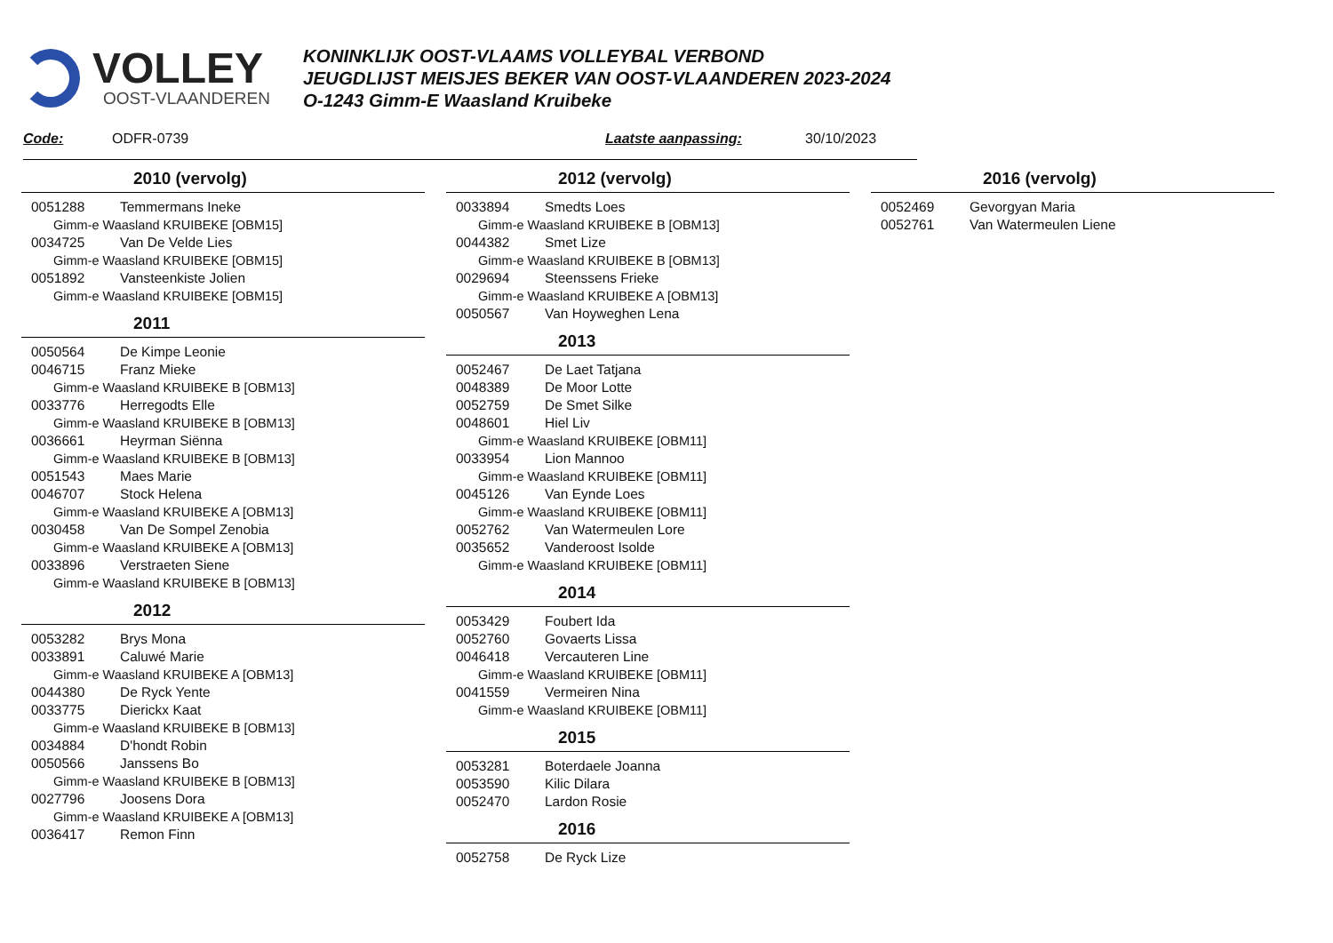VOLLEY
OOST-VLAANDEREN
KONINKLIJK OOST-VLAAMS VOLLEYBAL VERBOND
JEUGDLIJST MEISJES BEKER VAN OOST-VLAANDEREN 2023-2024
O-1243 Gimm-E Waasland Kruibeke
Code: ODFR-0739 Laatste aanpassing: 30/10/2023
2010 (vervolg)
0051288 Temmermans Ineke
Gimm-e Waasland KRUIBEKE [OBM15]
0034725 Van De Velde Lies
Gimm-e Waasland KRUIBEKE [OBM15]
0051892 Vansteenkiste Jolien
Gimm-e Waasland KRUIBEKE [OBM15]
2011
0050564 De Kimpe Leonie
0046715 Franz Mieke
Gimm-e Waasland KRUIBEKE B [OBM13]
0033776 Herregodts Elle
Gimm-e Waasland KRUIBEKE B [OBM13]
0036661 Heyrman Siënna
Gimm-e Waasland KRUIBEKE B [OBM13]
0051543 Maes Marie
0046707 Stock Helena
Gimm-e Waasland KRUIBEKE A [OBM13]
0030458 Van De Sompel Zenobia
Gimm-e Waasland KRUIBEKE A [OBM13]
0033896 Verstraeten Siene
Gimm-e Waasland KRUIBEKE B [OBM13]
2012
0053282 Brys Mona
0033891 Caluwé Marie
Gimm-e Waasland KRUIBEKE A [OBM13]
0044380 De Ryck Yente
0033775 Dierickx Kaat
Gimm-e Waasland KRUIBEKE B [OBM13]
0034884 D'hondt Robin
0050566 Janssens Bo
Gimm-e Waasland KRUIBEKE B [OBM13]
0027796 Joosens Dora
Gimm-e Waasland KRUIBEKE A [OBM13]
0036417 Remon Finn
2012 (vervolg)
0033894 Smedts Loes
Gimm-e Waasland KRUIBEKE B [OBM13]
0044382 Smet Lize
Gimm-e Waasland KRUIBEKE B [OBM13]
0029694 Steenssens Frieke
Gimm-e Waasland KRUIBEKE A [OBM13]
0050567 Van Hoyweghen Lena
2013
0052467 De Laet Tatjana
0048389 De Moor Lotte
0052759 De Smet Silke
0048601 Hiel Liv
Gimm-e Waasland KRUIBEKE [OBM11]
0033954 Lion Mannoo
Gimm-e Waasland KRUIBEKE [OBM11]
0045126 Van Eynde Loes
Gimm-e Waasland KRUIBEKE [OBM11]
0052762 Van Watermeulen Lore
0035652 Vanderoost Isolde
Gimm-e Waasland KRUIBEKE [OBM11]
2014
0053429 Foubert Ida
0052760 Govaerts Lissa
0046418 Vercauteren Line
Gimm-e Waasland KRUIBEKE [OBM11]
0041559 Vermeiren Nina
Gimm-e Waasland KRUIBEKE [OBM11]
2015
0053281 Boterdaele Joanna
0053590 Kilic Dilara
0052470 Lardon Rosie
2016
0052758 De Ryck Lize
2016 (vervolg)
0052469 Gevorgyan Maria
0052761 Van Watermeulen Liene